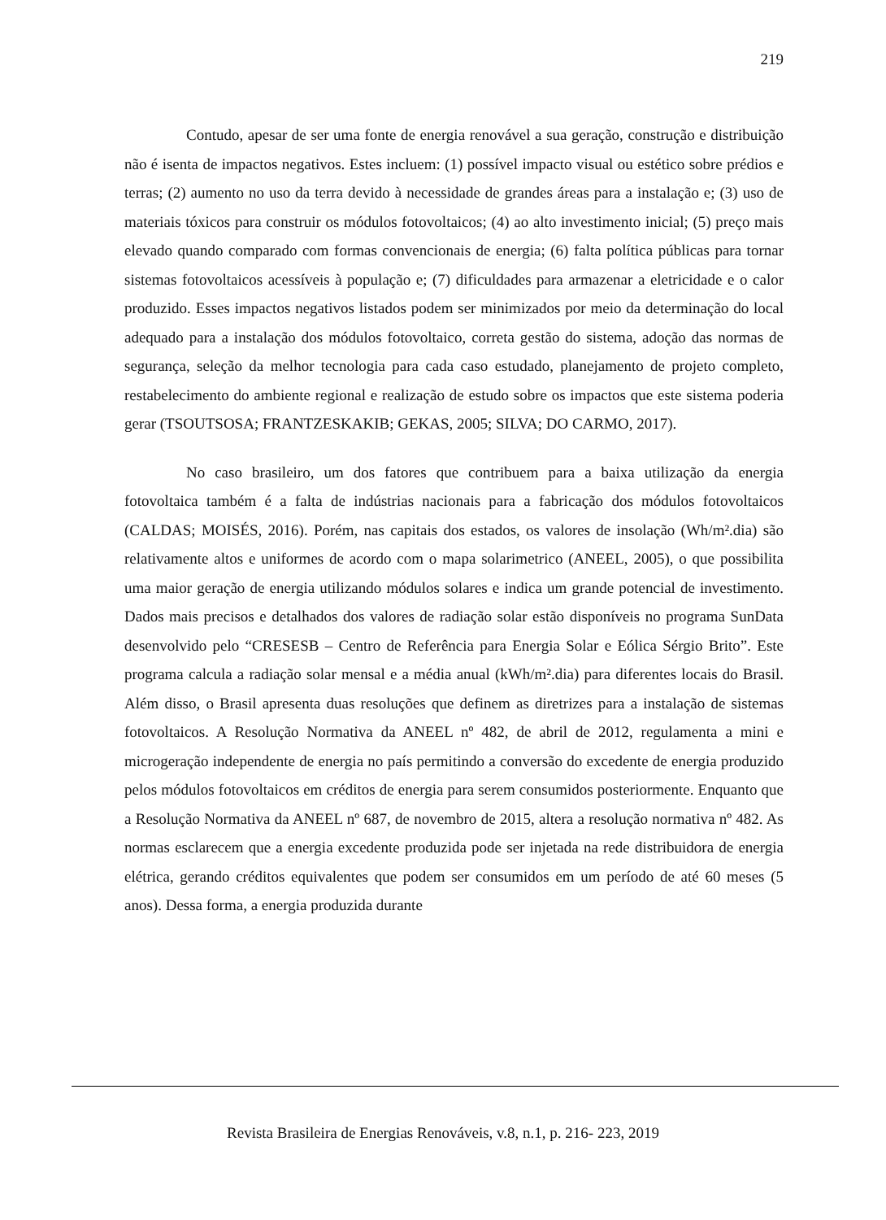219
Contudo, apesar de ser uma fonte de energia renovável a sua geração, construção e distribuição não é isenta de impactos negativos. Estes incluem: (1) possível impacto visual ou estético sobre prédios e terras; (2) aumento no uso da terra devido à necessidade de grandes áreas para a instalação e; (3) uso de materiais tóxicos para construir os módulos fotovoltaicos; (4) ao alto investimento inicial; (5) preço mais elevado quando comparado com formas convencionais de energia; (6) falta política públicas para tornar sistemas fotovoltaicos acessíveis à população e; (7) dificuldades para armazenar a eletricidade e o calor produzido. Esses impactos negativos listados podem ser minimizados por meio da determinação do local adequado para a instalação dos módulos fotovoltaico, correta gestão do sistema, adoção das normas de segurança, seleção da melhor tecnologia para cada caso estudado, planejamento de projeto completo, restabelecimento do ambiente regional e realização de estudo sobre os impactos que este sistema poderia gerar (TSOUTSOSA; FRANTZESKAKIB; GEKAS, 2005; SILVA; DO CARMO, 2017).
No caso brasileiro, um dos fatores que contribuem para a baixa utilização da energia fotovoltaica também é a falta de indústrias nacionais para a fabricação dos módulos fotovoltaicos (CALDAS; MOISÉS, 2016). Porém, nas capitais dos estados, os valores de insolação (Wh/m².dia) são relativamente altos e uniformes de acordo com o mapa solarimetrico (ANEEL, 2005), o que possibilita uma maior geração de energia utilizando módulos solares e indica um grande potencial de investimento. Dados mais precisos e detalhados dos valores de radiação solar estão disponíveis no programa SunData desenvolvido pelo “CRESESB – Centro de Referência para Energia Solar e Eólica Sérgio Brito”. Este programa calcula a radiação solar mensal e a média anual (kWh/m².dia) para diferentes locais do Brasil. Além disso, o Brasil apresenta duas resoluções que definem as diretrizes para a instalação de sistemas fotovoltaicos. A Resolução Normativa da ANEEL nº 482, de abril de 2012, regulamenta a mini e microgeração independente de energia no país permitindo a conversão do excedente de energia produzido pelos módulos fotovoltaicos em créditos de energia para serem consumidos posteriormente. Enquanto que a Resolução Normativa da ANEEL nº 687, de novembro de 2015, altera a resolução normativa nº 482. As normas esclarecem que a energia excedente produzida pode ser injetada na rede distribuidora de energia elétrica, gerando créditos equivalentes que podem ser consumidos em um período de até 60 meses (5 anos). Dessa forma, a energia produzida durante
Revista Brasileira de Energias Renováveis, v.8, n.1, p. 216- 223, 2019